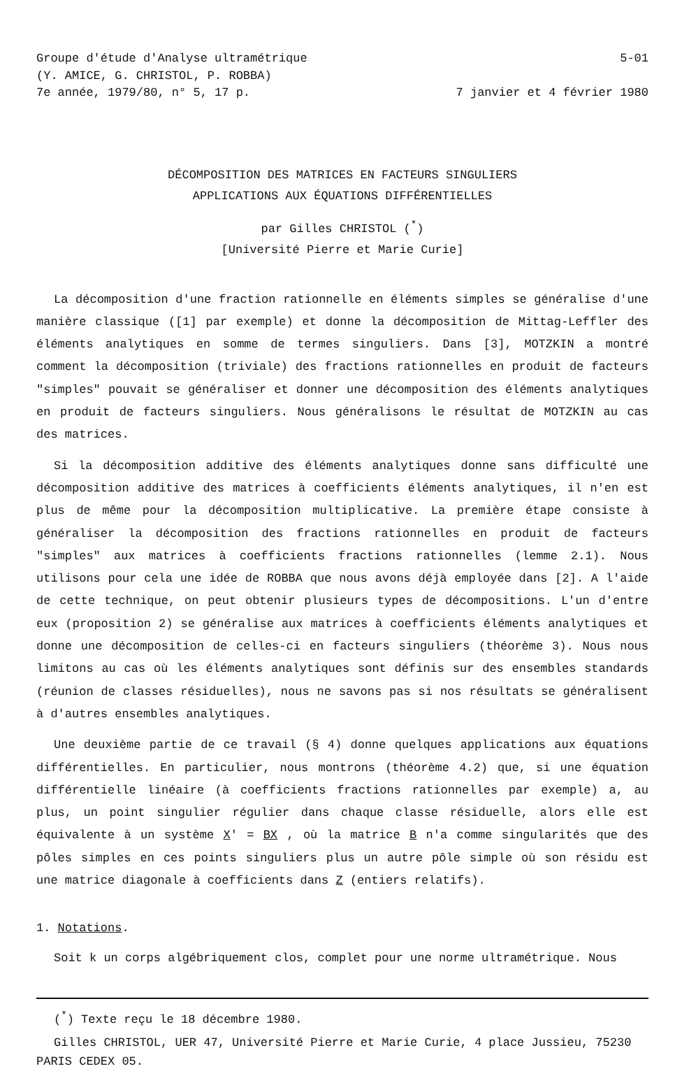Groupe d'étude d'Analyse ultramétrique
(Y. AMICE, G. CHRISTOL, P. ROBBA)
7e année, 1979/80, n° 5, 17 p.
5-01
7 janvier et 4 février 1980
DÉCOMPOSITION DES MATRICES EN FACTEURS SINGULIERS
APPLICATIONS AUX ÉQUATIONS DIFFÉRENTIELLES
par Gilles CHRISTOL (<sup>*</sup>)
[Université Pierre et Marie Curie]
La décomposition d'une fraction rationnelle en éléments simples se généralise d'une manière classique ([1] par exemple) et donne la décomposition de Mittag-Leffler des éléments analytiques en somme de termes singuliers. Dans [3], MOTZKIN a montré comment la décomposition (triviale) des fractions rationnelles en produit de facteurs "simples" pouvait se généraliser et donner une décomposition des éléments analytiques en produit de facteurs singuliers. Nous généralisons le résultat de MOTZKIN au cas des matrices.
Si la décomposition additive des éléments analytiques donne sans difficulté une décomposition additive des matrices à coefficients éléments analytiques, il n'en est plus de même pour la décomposition multiplicative. La première étape consiste à généraliser la décomposition des fractions rationnelles en produit de facteurs "simples" aux matrices à coefficients fractions rationnelles (lemme 2.1). Nous utilisons pour cela une idée de ROBBA que nous avons déjà employée dans [2]. A l'aide de cette technique, on peut obtenir plusieurs types de décompositions. L'un d'entre eux (proposition 2) se généralise aux matrices à coefficients éléments analytiques et donne une décomposition de celles-ci en facteurs singuliers (théorème 3). Nous nous limitons au cas où les éléments analytiques sont définis sur des ensembles standards (réunion de classes résiduelles), nous ne savons pas si nos résultats se généralisent à d'autres ensembles analytiques.
Une deuxième partie de ce travail (§ 4) donne quelques applications aux équations différentielles. En particulier, nous montrons (théorème 4.2) que, si une équation différentielle linéaire (à coefficients fractions rationnelles par exemple) a, au plus, un point singulier régulier dans chaque classe résiduelle, alors elle est équivalente à un système X' = BX , où la matrice B n'a comme singularités que des pôles simples en ces points singuliers plus un autre pôle simple où son résidu est une matrice diagonale à coefficients dans Z (entiers relatifs).
1. Notations.
Soit k un corps algébriquement clos, complet pour une norme ultramétrique. Nous
(<sup>*</sup>) Texte reçu le 18 décembre 1980.
Gilles CHRISTOL, UER 47, Université Pierre et Marie Curie, 4 place Jussieu, 75230
PARIS CEDEX 05.